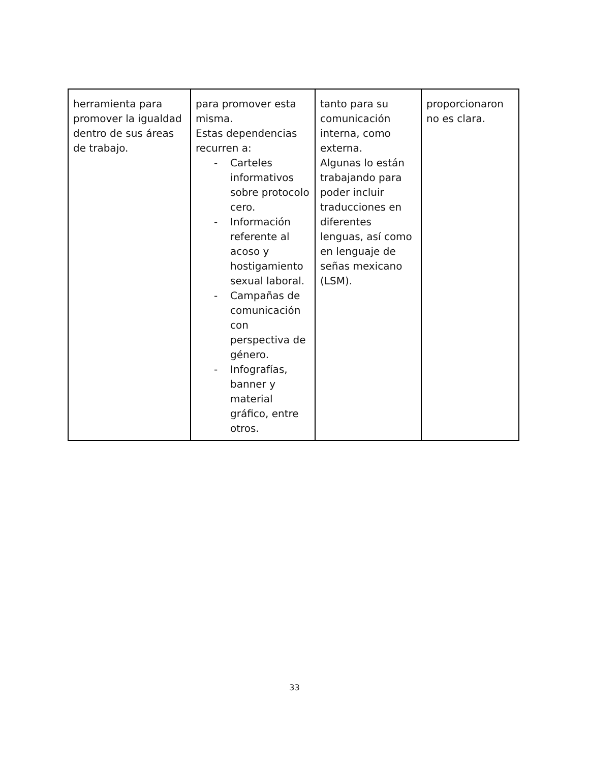| herramienta para promover la igualdad dentro de sus áreas de trabajo. | para promover esta misma. Estas dependencias recurren a: - Carteles informativos sobre protocolo cero. - Información referente al acoso y hostigamiento sexual laboral. - Campañas de comunicación con perspectiva de género. - Infografías, banner y material gráfico, entre otros. | tanto para su comunicación interna, como externa. Algunas lo están trabajando para poder incluir traducciones en diferentes lenguas, así como en lenguaje de señas mexicano (LSM). | proporcionaron no es clara. |
33